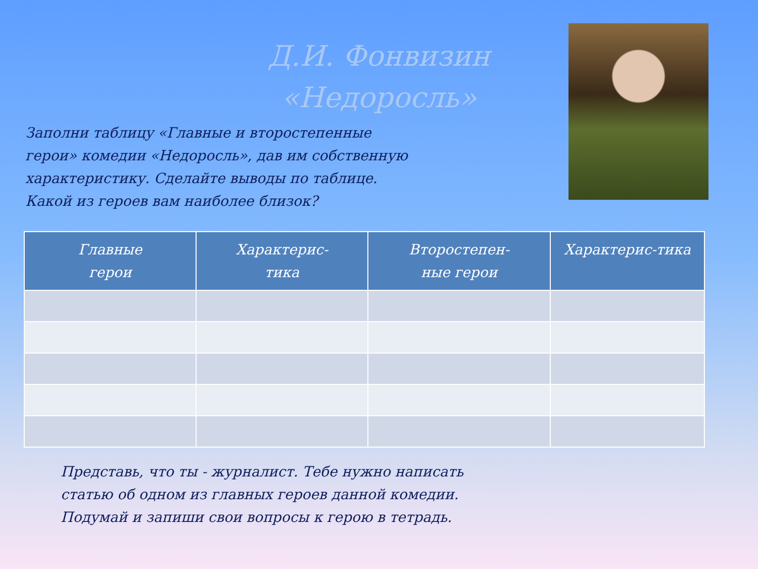Д.И. Фонвизин
«Недоросль»
Заполни таблицу «Главные и второстепенные герои» комедии «Недоросль», дав им собственную характеристику. Сделайте выводы по таблице. Какой из героев вам наиболее близок?
| Главные герои | Характерис- тика | Второстепен- ные герои | Характерис-тика |
| --- | --- | --- | --- |
Представь, что ты - журналист. Тебе нужно написать статью об одном из главных героев данной комедии. Подумай и запиши свои вопросы к герою в тетрадь.